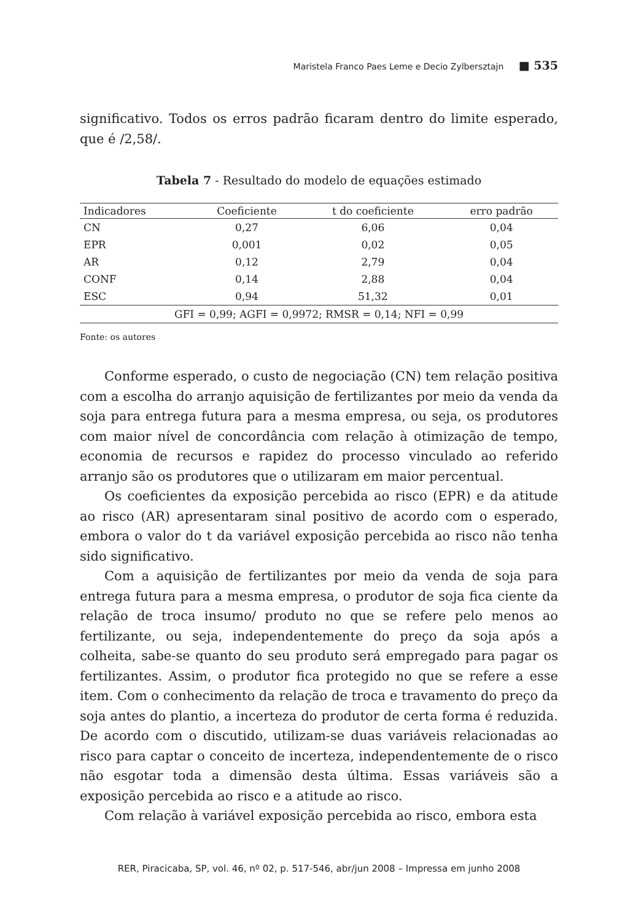Maristela Franco Paes Leme e Decio Zylbersztajn ■ 535
significativo. Todos os erros padrão ficaram dentro do limite esperado, que é /2,58/.
Tabela 7 - Resultado do modelo de equações estimado
| Indicadores | Coeficiente | t do coeficiente | erro padrão |
| --- | --- | --- | --- |
| CN | 0,27 | 6,06 | 0,04 |
| EPR | 0,001 | 0,02 | 0,05 |
| AR | 0,12 | 2,79 | 0,04 |
| CONF | 0,14 | 2,88 | 0,04 |
| ESC | 0,94 | 51,32 | 0,01 |
| GFI = 0,99; AGFI = 0,9972; RMSR = 0,14; NFI = 0,99 | | | |
Fonte: os autores
Conforme esperado, o custo de negociação (CN) tem relação positiva com a escolha do arranjo aquisição de fertilizantes por meio da venda da soja para entrega futura para a mesma empresa, ou seja, os produtores com maior nível de concordância com relação à otimização de tempo, economia de recursos e rapidez do processo vinculado ao referido arranjo são os produtores que o utilizaram em maior percentual.
Os coeficientes da exposição percebida ao risco (EPR) e da atitude ao risco (AR) apresentaram sinal positivo de acordo com o esperado, embora o valor do t da variável exposição percebida ao risco não tenha sido significativo.
Com a aquisição de fertilizantes por meio da venda de soja para entrega futura para a mesma empresa, o produtor de soja fica ciente da relação de troca insumo/ produto no que se refere pelo menos ao fertilizante, ou seja, independentemente do preço da soja após a colheita, sabe-se quanto do seu produto será empregado para pagar os fertilizantes. Assim, o produtor fica protegido no que se refere a esse item. Com o conhecimento da relação de troca e travamento do preço da soja antes do plantio, a incerteza do produtor de certa forma é reduzida. De acordo com o discutido, utilizam-se duas variáveis relacionadas ao risco para captar o conceito de incerteza, independentemente de o risco não esgotar toda a dimensão desta última. Essas variáveis são a exposição percebida ao risco e a atitude ao risco.
Com relação à variável exposição percebida ao risco, embora esta
RER, Piracicaba, SP, vol. 46, nº 02, p. 517-546, abr/jun 2008 – Impressa em junho 2008